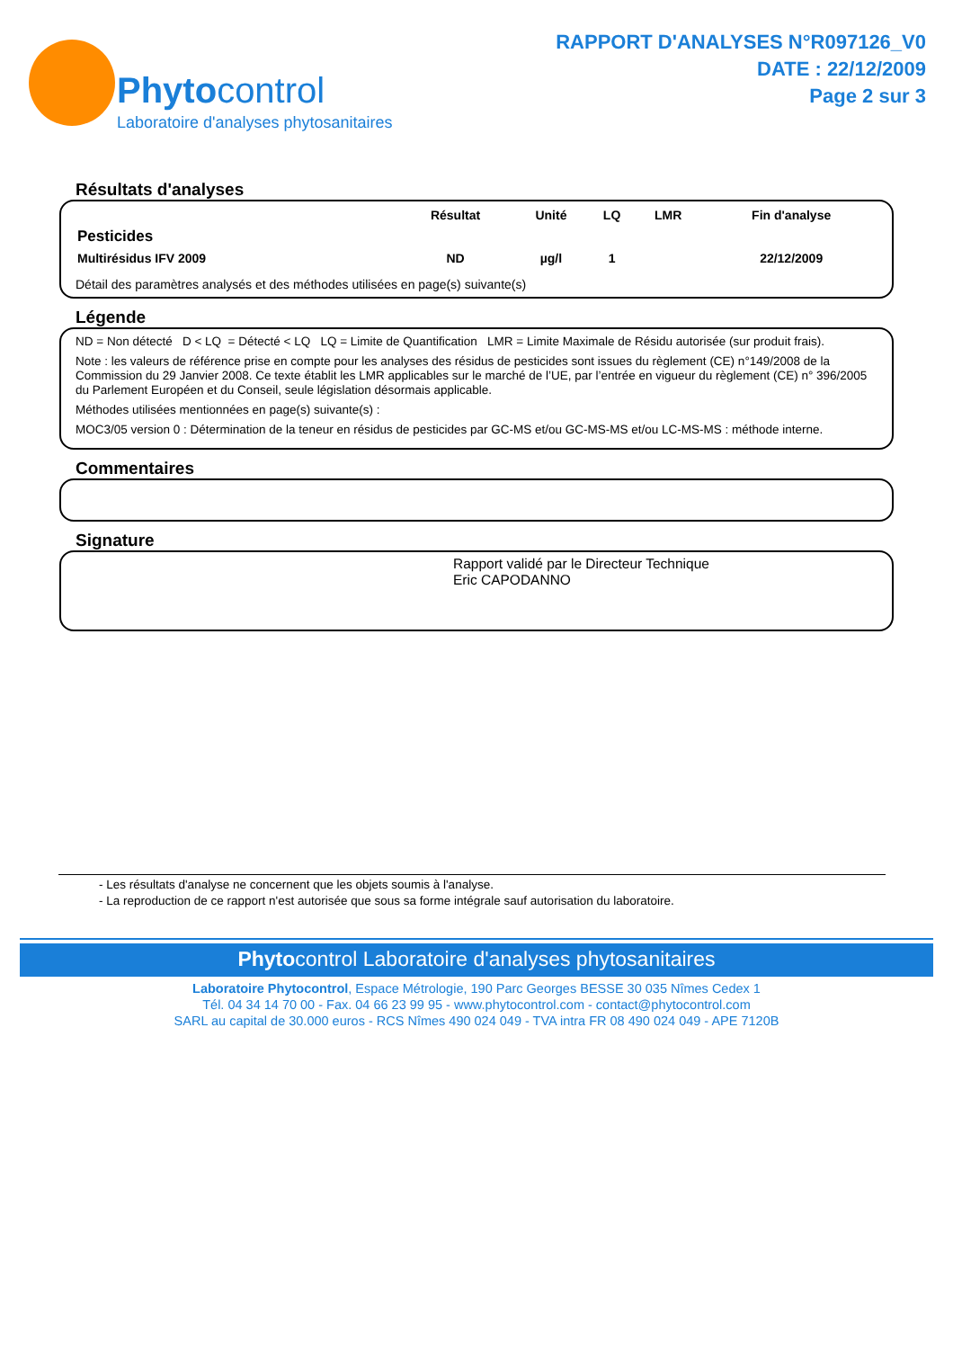Phytocontrol
Laboratoire d'analyses phytosanitaires
RAPPORT D'ANALYSES N°R097126_V0
DATE : 22/12/2009
Page 2 sur 3
Résultats d'analyses
| | Résultat | Unité | LQ | LMR | Fin d'analyse |
| --- | --- | --- | --- | --- | --- |
| Pesticides | | | | | |
| Multirésidus IFV 2009 | ND | µg/l | 1 | | 22/12/2009 |
Détail des paramètres analysés et des méthodes utilisées en page(s) suivante(s)
Légende
ND = Non détecté D < LQ = Détecté < LQ LQ = Limite de Quantification LMR = Limite Maximale de Résidu autorisée (sur produit frais).
Note : les valeurs de référence prise en compte pour les analyses des résidus de pesticides sont issues du règlement (CE) n°149/2008 de la Commission du 29 Janvier 2008. Ce texte établit les LMR applicables sur le marché de l’UE, par l’entrée en vigueur du règlement (CE) n° 396/2005 du Parlement Européen et du Conseil, seule législation désormais applicable.
Méthodes utilisées mentionnées en page(s) suivante(s) :
MOC3/05 version 0 : Détermination de la teneur en résidus de pesticides par GC-MS et/ou GC-MS-MS et/ou LC-MS-MS : méthode interne.
Commentaires
Signature
Rapport validé par le Directeur Technique
Eric CAPODANNO
- Les résultats d'analyse ne concernent que les objets soumis à l'analyse.
- La reproduction de ce rapport n'est autorisée que sous sa forme intégrale sauf autorisation du laboratoire.
Phytocontrol Laboratoire d'analyses phytosanitaires
Laboratoire Phytocontrol, Espace Métrologie, 190 Parc Georges BESSE 30 035 Nîmes Cedex 1
Tél. 04 34 14 70 00 - Fax. 04 66 23 99 95 - www.phytocontrol.com - contact@phytocontrol.com
SARL au capital de 30.000 euros - RCS Nîmes 490 024 049 - TVA intra FR 08 490 024 049 - APE 7120B